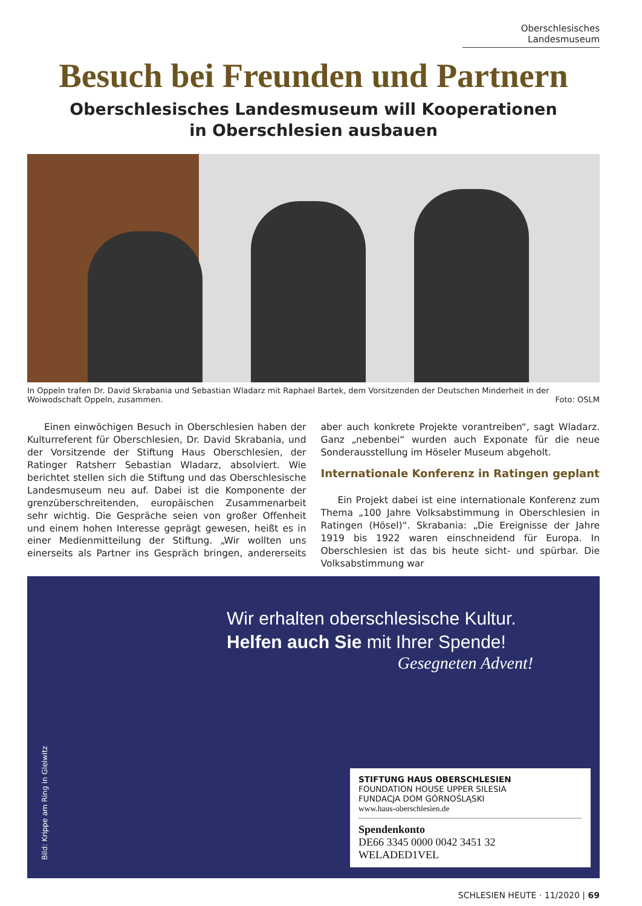Oberschlesisches Landesmuseum
Besuch bei Freunden und Partnern
Oberschlesisches Landesmuseum will Kooperationen
in Oberschlesien ausbauen
In Oppeln trafen Dr. David Skrabania und Sebastian Wladarz mit Raphael Bartek, dem Vorsitzenden der Deutschen Minderheit in der Woiwodschaft Oppeln, zusammen. Foto: OSLM
Einen einwöchigen Besuch in Oberschlesien haben der Kulturreferent für Oberschlesien, Dr. David Skrabania, und der Vorsitzende der Stiftung Haus Oberschlesien, der Ratinger Ratsherr Sebastian Wladarz, absolviert. Wie berichtet stellen sich die Stiftung und das Oberschlesische Landesmuseum neu auf. Dabei ist die Komponente der grenzüberschreitenden, europäischen Zusammenarbeit sehr wichtig. Die Gespräche seien von großer Offenheit und einem hohen Interesse geprägt gewesen, heißt es in einer Medienmitteilung der Stiftung. „Wir wollten uns einerseits als Partner ins Gespräch bringen, andererseits aber auch konkrete Projekte vorantreiben“, sagt Wladarz. Ganz „nebenbei“ wurden auch Exponate für die neue Sonderausstellung im Höseler Museum abgeholt.
Internationale Konferenz in Ratingen geplant
Ein Projekt dabei ist eine internationale Konferenz zum Thema „100 Jahre Volksabstimmung in Oberschlesien in Ratingen (Hösel)“. Skrabania: „Die Ereignisse der Jahre 1919 bis 1922 waren einschneidend für Europa. In Oberschlesien ist das bis heute sicht- und spürbar. Die Volksabstimmung war
Wir erhalten oberschlesische Kultur.
Helfen auch Sie mit Ihrer Spende!
Gesegneten Advent!
Bild: Krippe am Ring in Gleiwitz
STIFTUNG HAUS OBERSCHLESIEN
FOUNDATION HOUSE UPPER SILESIA
FUNDACJA DOM GÓRNOŚLĄSKI
www.haus-oberschlesien.de
Spendenkonto
DE66 3345 0000 0042 3451 32
WELADED1VEL
SCHLESIEN HEUTE · 11/2020 | 69